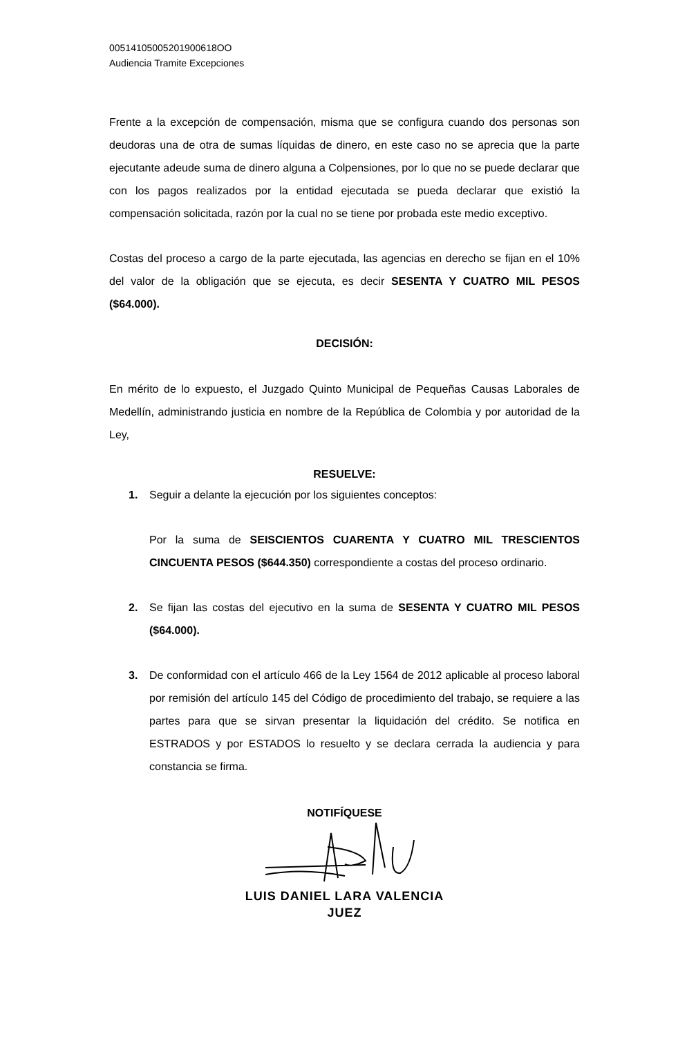00514105005201900618OO
Audiencia Tramite Excepciones
Frente a la excepción de compensación, misma que se configura cuando dos personas son deudoras una de otra de sumas líquidas de dinero, en este caso no se aprecia que la parte ejecutante adeude suma de dinero alguna a Colpensiones, por lo que no se puede declarar que con los pagos realizados por la entidad ejecutada se pueda declarar que existió la compensación solicitada, razón por la cual no se tiene por probada este medio exceptivo.
Costas del proceso a cargo de la parte ejecutada, las agencias en derecho se fijan en el 10% del valor de la obligación que se ejecuta, es decir SESENTA Y CUATRO MIL PESOS ($64.000).
DECISIÓN:
En mérito de lo expuesto, el Juzgado Quinto Municipal de Pequeñas Causas Laborales de Medellín, administrando justicia en nombre de la República de Colombia y por autoridad de la Ley,
RESUELVE:
1. Seguir a delante la ejecución por los siguientes conceptos:
Por la suma de SEISCIENTOS CUARENTA Y CUATRO MIL TRESCIENTOS CINCUENTA PESOS ($644.350) correspondiente a costas del proceso ordinario.
2. Se fijan las costas del ejecutivo en la suma de SESENTA Y CUATRO MIL PESOS ($64.000).
3. De conformidad con el artículo 466 de la Ley 1564 de 2012 aplicable al proceso laboral por remisión del artículo 145 del Código de procedimiento del trabajo, se requiere a las partes para que se sirvan presentar la liquidación del crédito. Se notifica en ESTRADOS y por ESTADOS lo resuelto y se declara cerrada la audiencia y para constancia se firma.
NOTIFÍQUESE
LUIS DANIEL LARA VALENCIA
JUEZ